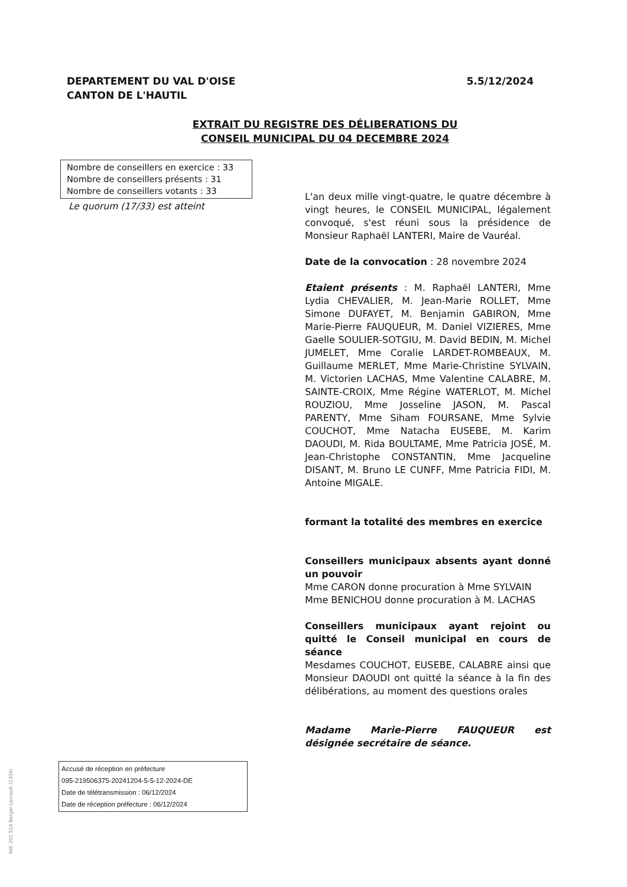DEPARTEMENT DU VAL D'OISE
CANTON DE L'HAUTIL
5.5/12/2024
EXTRAIT DU REGISTRE DES DÉLIBERATIONS DU CONSEIL MUNICIPAL DU 04 DECEMBRE 2024
Nombre de conseillers en exercice : 33
Nombre de conseillers présents : 31
Nombre de conseillers votants : 33
Le quorum (17/33) est atteint
L'an deux mille vingt-quatre, le quatre décembre à vingt heures, le CONSEIL MUNICIPAL, légalement convoqué, s'est réuni sous la présidence de Monsieur Raphaël LANTERI, Maire de Vauréal.
Date de la convocation : 28 novembre 2024
Etaient présents : M. Raphaël LANTERI, Mme Lydia CHEVALIER, M. Jean-Marie ROLLET, Mme Simone DUFAYET, M. Benjamin GABIRON, Mme Marie-Pierre FAUQUEUR, M. Daniel VIZIERES, Mme Gaelle SOULIER-SOTGIU, M. David BEDIN, M. Michel JUMELET, Mme Coralie LARDET-ROMBEAUX, M. Guillaume MERLET, Mme Marie-Christine SYLVAIN, M. Victorien LACHAS, Mme Valentine CALABRE, M. SAINTE-CROIX, Mme Régine WATERLOT, M. Michel ROUZIOU, Mme Josseline JASON, M. Pascal PARENTY, Mme Siham FOURSANE, Mme Sylvie COUCHOT, Mme Natacha EUSEBE, M. Karim DAOUDI, M. Rida BOULTAME, Mme Patricia JOSÉ, M. Jean-Christophe CONSTANTIN, Mme Jacqueline DISANT, M. Bruno LE CUNFF, Mme Patricia FIDI, M. Antoine MIGALE.
formant la totalité des membres en exercice
Conseillers municipaux absents ayant donné un pouvoir
Mme CARON donne procuration à Mme SYLVAIN
Mme BENICHOU donne procuration à M. LACHAS
Conseillers municipaux ayant rejoint ou quitté le Conseil municipal en cours de séance
Mesdames COUCHOT, EUSEBE, CALABRE ainsi que Monsieur DAOUDI ont quitté la séance à la fin des délibérations, au moment des questions orales
Madame Marie-Pierre FAUQUEUR est désignée secrétaire de séance.
Accusé de réception en préfecture
095-219506375-20241204-5-5-12-2024-DE
Date de télétransmission : 06/12/2024
Date de réception préfecture : 06/12/2024
Réf. 201 524 Berger-Levrault (1309)